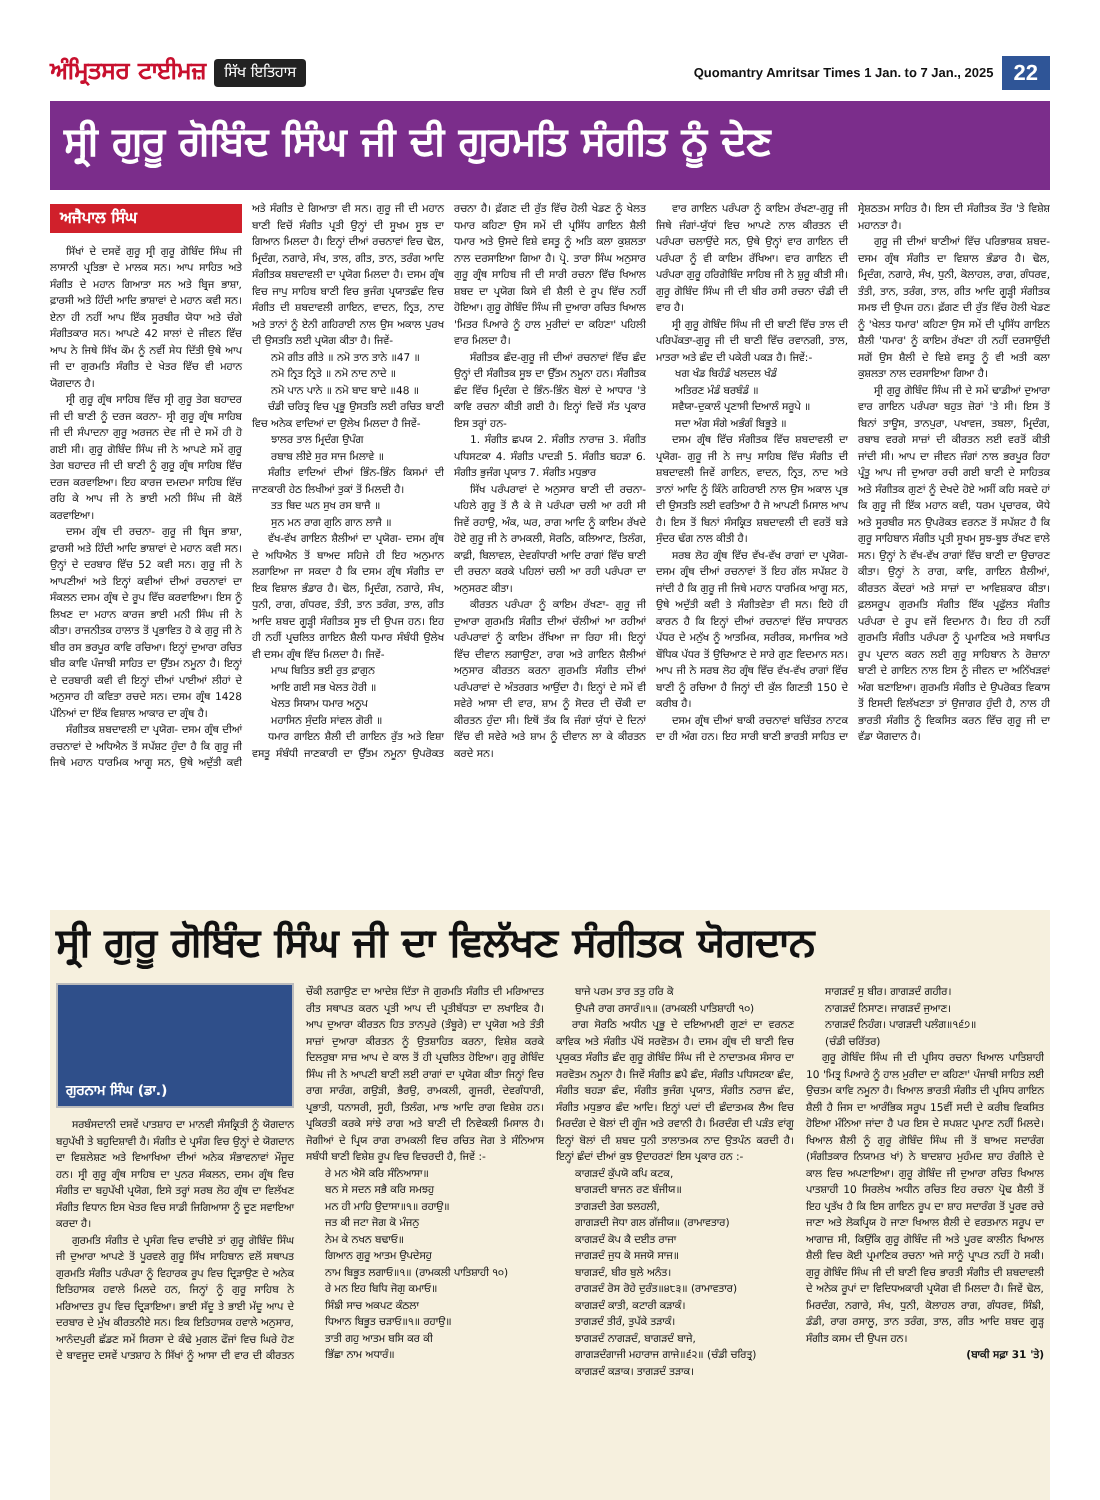ਅੰਮ੍ਰਿਤਸਰ ਟਾਈਮਜ਼ ਸਿੱਖ ਇਤਿਹਾਸ
Quomantry Amritsar Times 1 Jan. to 7 Jan., 2025 22
ਸ੍ਰੀ ਗੁਰੂ ਗੋਬਿੰਦ ਸਿੰਘ ਜੀ ਦੀ ਗੁਰਮਤਿ ਸੰਗੀਤ ਨੂੰ ਦੇਣ
ਅਜੈਪਾਲ ਸਿੰਘ
ਸਿੱਖਾਂ ਦੇ ਦਸਵੇਂ ਗੁਰੂ ਸ੍ਰੀ ਗੁਰੂ ਗੋਬਿੰਦ ਸਿੰਘ ਜੀ ਲਾਸਾਨੀ ਪ੍ਰਤਿਭਾ ਦੇ ਮਾਲਕ ਸਨ। ਆਪ ਸਾਹਿਤ ਅਤੇ ਸੰਗੀਤ ਦੇ ਮਹਾਨ ਗਿਆਤਾ ਸਨ ਅਤੇ ਬ੍ਰਿਜ ਭਾਸ਼ਾ, ਫ਼ਾਰਸੀ ਅਤੇ ਹਿੰਦੀ ਆਦਿ ਭਾਸ਼ਾਵਾਂ ਦੇ ਮਹਾਨ ਕਵੀ ਸਨ। ਏਨਾ ਹੀ ਨਹੀਂ ਆਪ ਇੱਕ ਸੂਰਬੀਰ ਯੋਧਾ ਅਤੇ ਚੰਗੇ ਸੰਗੀਤਕਾਰ ਸਨ। ਆਪਣੇ 42 ਸਾਲਾਂ ਦੇ ਜੀਵਨ ਵਿੱਚ ਆਪ ਨੇ ਜਿਥੇ ਸਿੱਖ ਕੌਮ ਨੂੰ ਨਵੀਂ ਸੇਧ ਦਿੱਤੀ ਉਥੇ ਆਪ ਜੀ ਦਾ ਗੁਰਮਤਿ ਸੰਗੀਤ ਦੇ ਖੇਤਰ ਵਿੱਚ ਵੀ ਮਹਾਨ ਯੋਗਦਾਨ ਹੈ।
ਸ੍ਰੀ ਗੁਰੂ ਗ੍ਰੰਥ ਸਾਹਿਬ ਵਿੱਚ ਸ੍ਰੀ ਗੁਰੂ ਤੇਗ ਬਹਾਦਰ ਜੀ ਦੀ ਬਾਣੀ ਨੂੰ ਦਰਜ ਕਰਨਾ- ਸ੍ਰੀ ਗੁਰੂ ਗ੍ਰੰਥ ਸਾਹਿਬ ਜੀ ਦੀ ਸੰਪਾਦਨਾ ਗੁਰੂ ਅਰਜਨ ਦੇਵ ਜੀ ਦੇ ਸਮੇਂ ਹੀ ਹੋ ਗਈ ਸੀ। ਗੁਰੂ ਗੋਬਿੰਦ ਸਿੰਘ ਜੀ ਨੇ ਆਪਣੇ ਸਮੇਂ ਗੁਰੂ ਤੇਗ ਬਹਾਦਰ ਜੀ ਦੀ ਬਾਣੀ ਨੂੰ ਗੁਰੂ ਗ੍ਰੰਥ ਸਾਹਿਬ ਵਿੱਚ ਦਰਜ ਕਰਵਾਇਆ। ਇਹ ਕਾਰਜ ਦਮਦਮਾ ਸਾਹਿਬ ਵਿੱਚ ਰਹਿ ਕੇ ਆਪ ਜੀ ਨੇ ਭਾਈ ਮਨੀ ਸਿੰਘ ਜੀ ਕੋਲੋਂ ਕਰਵਾਇਆ।
ਦਸਮ ਗ੍ਰੰਥ ਦੀ ਰਚਨਾ- ਗੁਰੂ ਜੀ ਬ੍ਰਿਜ ਭਾਸ਼ਾ, ਫ਼ਾਰਸੀ ਅਤੇ ਹਿੰਦੀ ਆਦਿ ਭਾਸ਼ਾਵਾਂ ਦੇ ਮਹਾਨ ਕਵੀ ਸਨ। ਉਨ੍ਹਾਂ ਦੇ ਦਰਬਾਰ ਵਿੱਚ 52 ਕਵੀ ਸਨ। ਗੁਰੂ ਜੀ ਨੇ ਆਪਣੀਆਂ ਅਤੇ ਇਨ੍ਹਾਂ ਕਵੀਆਂ ਦੀਆਂ ਰਚਨਾਵਾਂ ਦਾ ਸੰਕਲਨ ਦਸਮ ਗ੍ਰੰਥ ਦੇ ਰੂਪ ਵਿੱਚ ਕਰਵਾਇਆ। ਇਸ ਨੂੰ ਲਿਖਣ ਦਾ ਮਹਾਨ ਕਾਰਜ ਭਾਈ ਮਨੀ ਸਿੰਘ ਜੀ ਨੇ ਕੀਤਾ। ਰਾਜਨੀਤਕ ਹਾਲਾਤ ਤੋਂ ਪ੍ਰਭਾਵਿਤ ਹੋ ਕੇ ਗੁਰੂ ਜੀ ਨੇ ਬੀਰ ਰਸ ਭਰਪੂਰ ਕਾਵਿ ਰਚਿਆ। ਇਨ੍ਹਾਂ ਦੁਆਰਾ ਰਚਿਤ ਬੀਰ ਕਾਵਿ ਪੰਜਾਬੀ ਸਾਹਿਤ ਦਾ ਉੱਤਮ ਨਮੂਨਾ ਹੈ। ਇਨ੍ਹਾਂ ਦੇ ਦਰਬਾਰੀ ਕਵੀ ਵੀ ਇਨ੍ਹਾਂ ਦੀਆਂ ਪਾਈਆਂ ਲੀਹਾਂ ਦੇ ਅਨੁਸਾਰ ਹੀ ਕਵਿਤਾ ਰਚਦੇ ਸਨ। ਦਸਮ ਗ੍ਰੰਥ 1428 ਪੰਨਿਆਂ ਦਾ ਇੱਕ ਵਿਸ਼ਾਲ ਆਕਾਰ ਦਾ ਗ੍ਰੰਥ ਹੈ।
ਸੰਗੀਤਕ ਸ਼ਬਦਾਵਲੀ ਦਾ ਪ੍ਰਯੋਗ- ਦਸਮ ਗ੍ਰੰਥ ਦੀਆਂ ਰਚਨਾਵਾਂ ਦੇ ਅਧਿਐਨ ਤੋਂ ਸਪੱਸ਼ਟ ਹੁੰਦਾ ਹੈ ਕਿ ਗੁਰੂ ਜੀ ਜਿਥੇ ਮਹਾਨ ਧਾਰਮਿਕ ਆਗੂ ਸਨ, ਉਥੇ ਅਦੁੱਤੀ ਕਵੀ ਅਤੇ ਸੰਗੀਤ ਦੇ ਗਿਆਤਾ ਵੀ ਸਨ। ਗੁਰੂ ਜੀ ਦੀ ਮਹਾਨ ਬਾਣੀ ਵਿਚੋਂ ਸੰਗੀਤ ਪ੍ਰਤੀ ਉਨ੍ਹਾਂ ਦੀ ਸੂਖਮ ਸੂਝ ਦਾ ਗਿਆਨ ਮਿਲਦਾ ਹੈ। ਇਨ੍ਹਾਂ ਦੀਆਂ ਰਚਨਾਵਾਂ ਵਿਚ ਢੋਲ, ਮ੍ਰਿਦੰਗ, ਨਗਾਰੇ, ਸੰਖ, ਤਾਲ, ਗੀਤ, ਤਾਨ, ਤਰੰਗ ਆਦਿ ਸੰਗੀਤਕ ਸ਼ਬਦਾਵਲੀ ਦਾ ਪ੍ਰਯੋਗ ਮਿਲਦਾ ਹੈ। ਦਸਮ ਗ੍ਰੰਥ ਵਿਚ ਜਾਪੁ ਸਾਹਿਬ ਬਾਣੀ ਵਿਚ ਭੁਜੰਗ ਪ੍ਰਯਾਤਛੰਦ ਵਿਚ ਸੰਗੀਤ ਦੀ ਸ਼ਬਦਾਵਲੀ ਗਾਇਨ, ਵਾਦਨ, ਨ੍ਰਿਤ, ਨਾਦ ਅਤੇ ਤਾਨਾਂ ਨੂੰ ਏਨੀ ਗਹਿਰਾਈ ਨਾਲ ਉਸ ਅਕਾਲ ਪੁਰਖ ਦੀ ਉਸਤਤਿ ਲਈ ਪ੍ਰਯੋਗ ਕੀਤਾ ਹੈ। ਜਿਵੇਂ-
ਨਮੋ ਗੀਤ ਗੀਤੇ ॥ ਨਮੋ ਤਾਨ ਤਾਨੇ ॥47 ॥
ਨਮੋ ਨ੍ਰਿਤ ਨ੍ਰਿਤੇ ॥ ਨਮੋ ਨਾਦ ਨਾਦੇ ॥
ਨਮੋ ਪਾਨ ਪਾਨੇ ॥ ਨਮੋ ਬਾਦ ਬਾਦੇ ॥48 ॥
ਚੰਡੀ ਚਰਿਤ੍ਰ ਵਿਚ ਪ੍ਰਭੂ ਉਸਤਤਿ ਲਈ ਰਚਿਤ ਬਾਣੀ ਵਿਚ ਅਨੇਕ ਵਾਦਿਆਂ ਦਾ ਉਲੇਖ ਮਿਲਦਾ ਹੈ ਜਿਵੇਂ-
ਝਾਲਰ ਤਾਲ ਮ੍ਰਿਦੰਗ ਉਪੰਗ
ਰਬਾਬ ਲੀਏ ਸੁਰ ਸਾਜ ਮਿਲਾਵੇ ॥
ਸੰਗੀਤ ਵਾਦਿਆਂ ਦੀਆਂ ਭਿੰਨ-ਭਿੰਨ ਕਿਸਮਾਂ ਦੀ ਜਾਣਕਾਰੀ ਹੇਠ ਲਿਖੀਆਂ ਤੁਕਾਂ ਤੋਂ ਮਿਲਦੀ ਹੈ।
ਤਤ ਬਿਦ ਘਨ ਸੁਖ ਰਸ ਬਾਜੈ ॥
ਸੁਨ ਮਨ ਰਾਗ ਗੁਨਿ ਗਾਨ ਲਾਜੈ ॥
ਵੱਖ-ਵੱਖ ਗਾਇਨ ਸ਼ੈਲੀਆਂ ਦਾ ਪ੍ਰਯੋਗ- ਦਸਮ ਗ੍ਰੰਥ ਦੇ ਅਧਿਐਨ ਤੋਂ ਬਾਅਦ ਸਹਿਜੇ ਹੀ ਇਹ ਅਨੁਮਾਨ ਲਗਾਇਆ ਜਾ ਸਕਦਾ ਹੈ ਕਿ ਦਸਮ ਗ੍ਰੰਥ ਸੰਗੀਤ ਦਾ ਇਕ ਵਿਸ਼ਾਲ ਭੰਡਾਰ ਹੈ। ਢੋਲ, ਮ੍ਰਿਦੰਗ, ਨਗਾਰੇ, ਸੰਖ, ਧੁਨੀ, ਰਾਗ, ਗੰਧਰਵ, ਤੰਤੀ, ਤਾਨ ਤਰੰਗ, ਤਾਲ, ਗੀਤ ਆਦਿ ਸ਼ਬਦ ਗੂੜ੍ਹੀ ਸੰਗੀਤਕ ਸੂਝ ਦੀ ਉਪਜ ਹਨ। ਇਹ ਹੀ ਨਹੀਂ ਪ੍ਰਚਲਿਤ ਗਾਇਨ ਸ਼ੈਲੀ ਧਮਾਰ ਸੰਬੰਧੀ ਉਲੇਖ ਵੀ ਦਸਮ ਗ੍ਰੰਥ ਵਿੱਚ ਮਿਲਦਾ ਹੈ। ਜਿਵੇਂ-
ਮਾਘ ਬਿਤਿਤ ਭਈ ਰੁਤ ਫ਼ਾਗੁਨ
ਆਇ ਗਈ ਸਭ ਖੇਲਤ ਹੋਰੀ ॥
ਖੇਲਤ ਸਿਯਾਮ ਧਮਾਰ ਅਨੂਪ
ਮਹਾਸਿਨ ਸੁੰਦਰਿ ਸਾਂਵਲ ਗੋਰੀ ॥
ਧਮਾਰ ਗਾਇਨ ਸ਼ੈਲੀ ਦੀ ਗਾਇਨ ਰੁੱਤ ਅਤੇ ਵਿਸ਼ਾ ਵਸਤੂ ਸੰਬੰਧੀ ਜਾਣਕਾਰੀ ਦਾ ਉੱਤਮ ਨਮੂਨਾ ਉਪਰੋਕਤ ਰਚਨਾ ਹੈ। ਫ਼ੱਗਣ ਦੀ ਰੁੱਤ ਵਿੱਚ ਹੋਲੀ ਖੇਡਣ ਨੂੰ ਖੇਲਤ ਧਮਾਰ ਕਹਿਣਾ ਉਸ ਸਮੇਂ ਦੀ ਪ੍ਰਸਿੱਧ ਗਾਇਨ ਸ਼ੈਲੀ ਧਮਾਰ ਅਤੇ ਉਸਦੇ ਵਿਸ਼ੇ ਵਸਤੂ ਨੂੰ ਅਤਿ ਕਲਾ ਕੁਸ਼ਲਤਾ ਨਾਲ ਦਰਸਾਇਆ ਗਿਆ ਹੈ। ਪ੍ਰੋ. ਤਾਰਾ ਸਿੰਘ ਅਨੁਸਾਰ ਗੁਰੂ ਗ੍ਰੰਥ ਸਾਹਿਬ ਜੀ ਦੀ ਸਾਰੀ ਰਚਨਾ ਵਿੱਚ ਖਿਆਲ ਸ਼ਬਦ ਦਾ ਪ੍ਰਯੋਗ ਕਿਸੇ ਵੀ ਸ਼ੈਲੀ ਦੇ ਰੂਪ ਵਿੱਚ ਨਹੀਂ ਹੋਇਆ। ਗੁਰੂ ਗੋਬਿੰਦ ਸਿੰਘ ਜੀ ਦੁਆਰਾ ਰਚਿਤ ਖਿਆਲ 'ਮਿਤਰ ਪਿਆਰੇ ਨੂੰ ਹਾਲ ਮੁਰੀਦਾਂ ਦਾ ਕਹਿਣਾ' ਪਹਿਲੀ ਵਾਰ ਮਿਲਦਾ ਹੈ।
ਸੰਗੀਤਕ ਛੰਦ-ਗੁਰੂ ਜੀ ਦੀਆਂ ਰਚਨਾਵਾਂ ਵਿੱਚ ਛੰਦ ਉਨ੍ਹਾਂ ਦੀ ਸੰਗੀਤਕ ਸੂਝ ਦਾ ਉੱਤਮ ਨਮੂਨਾ ਹਨ। ਸੰਗੀਤਕ ਛੰਦ ਵਿੱਚ ਮ੍ਰਿਦੰਗ ਦੇ ਭਿੰਨ-ਭਿੰਨ ਬੋਲਾਂ ਦੇ ਆਧਾਰ 'ਤੇ ਕਾਵਿ ਰਚਨਾ ਕੀਤੀ ਗਈ ਹੈ। ਇਨ੍ਹਾਂ ਵਿਚੋਂ ਸੱਤ ਪ੍ਰਕਾਰ ਇਸ ਤਰ੍ਹਾਂ ਹਨ-
1. ਸੰਗੀਤ ਛਪਯ 2. ਸੰਗੀਤ ਨਾਰਾਜ਼ 3. ਸੰਗੀਤ ਪਧਿਸਟਕਾ 4. ਸੰਗੀਤ ਪਾਦੜੀ 5. ਸੰਗੀਤ ਬਹੜਾ 6. ਸੰਗੀਤ ਭੁਜੰਗ ਪ੍ਰਯਾਤ 7. ਸੰਗੀਤ ਮਧੁਭਾਰ
ਸਿੱਖ ਪਰੰਪਰਾਵਾਂ ਦੇ ਅਨੁਸਾਰ ਬਾਣੀ ਦੀ ਰਚਨਾ-ਪਹਿਲੇ ਗੁਰੂ ਤੋਂ ਲੈ ਕੇ ਜੋ ਪਰੰਪਰਾ ਚਲੀ ਆ ਰਹੀ ਸੀ ਜਿਵੇਂ ਰਹਾਉ, ਅੰਕ, ਘਰ, ਰਾਗ ਆਦਿ ਨੂੰ ਕਾਇਮ ਰੱਖਦੇ ਹੋਏ ਗੁਰੂ ਜੀ ਨੇ ਰਾਮਕਲੀ, ਸੋਰਠਿ, ਕਲਿਆਣ, ਤਿਲੰਗ, ਕਾਫ਼ੀ, ਬਿਲਾਵਲ, ਦੇਵਗੰਧਾਰੀ ਆਦਿ ਰਾਗਾਂ ਵਿੱਚ ਬਾਣੀ ਦੀ ਰਚਨਾ ਕਰਕੇ ਪਹਿਲਾਂ ਚਲੀ ਆ ਰਹੀ ਪਰੰਪਰਾ ਦਾ ਅਨੁਸਰਣ ਕੀਤਾ।
ਕੀਰਤਨ ਪਰੰਪਰਾ ਨੂੰ ਕਾਇਮ ਰੱਖਣਾ- ਗੁਰੂ ਜੀ ਦੁਆਰਾ ਗੁਰਮਤਿ ਸੰਗੀਤ ਦੀਆਂ ਚੱਲੀਆਂ ਆ ਰਹੀਆਂ ਪਰੰਪਰਾਵਾਂ ਨੂੰ ਕਾਇਮ ਰੱਖਿਆ ਜਾ ਰਿਹਾ ਸੀ। ਇਨ੍ਹਾਂ ਵਿੱਚ ਦੀਵਾਨ ਲਗਾਉਣਾ, ਰਾਗ ਅਤੇ ਗਾਇਨ ਸ਼ੈਲੀਆਂ ਅਨੁਸਾਰ ਕੀਰਤਨ ਕਰਨਾ ਗੁਰਮਤਿ ਸੰਗੀਤ ਦੀਆਂ ਪਰੰਪਰਾਵਾਂ ਦੇ ਅੰਤਰਗਤ ਆਉਂਦਾ ਹੈ। ਇਨ੍ਹਾਂ ਦੇ ਸਮੇਂ ਵੀ ਸਵੇਰੇ ਆਸਾ ਦੀ ਵਾਰ, ਸ਼ਾਮ ਨੂੰ ਸੋਦਰ ਦੀ ਚੌਕੀ ਦਾ ਕੀਰਤਨ ਹੁੰਦਾ ਸੀ। ਇਥੋਂ ਤੱਕ ਕਿ ਜੰਗਾਂ ਯੁੱਧਾਂ ਦੇ ਦਿਨਾਂ ਵਿੱਚ ਵੀ ਸਵੇਰੇ ਅਤੇ ਸ਼ਾਮ ਨੂੰ ਦੀਵਾਨ ਲਾ ਕੇ ਕੀਰਤਨ ਕਰਦੇ ਸਨ।
ਵਾਰ ਗਾਇਨ ਪਰੰਪਰਾ ਨੂੰ ਕਾਇਮ ਰੱਖਣਾ-ਗੁਰੂ ਜੀ ਜਿਥੇ ਜੰਗਾਂ-ਯੁੱਧਾਂ ਵਿਚ ਆਪਣੇ ਨਾਲ ਕੀਰਤਨ ਦੀ ਪਰੰਪਰਾ ਚਲਾਉਂਦੇ ਸਨ, ਉਥੇ ਉਨ੍ਹਾਂ ਵਾਰ ਗਾਇਨ ਦੀ ਪਰੰਪਰਾ ਨੂੰ ਵੀ ਕਾਇਮ ਰੱਖਿਆ। ਵਾਰ ਗਾਇਨ ਦੀ ਪਰੰਪਰਾ ਗੁਰੂ ਹਰਿਗੋਬਿੰਦ ਸਾਹਿਬ ਜੀ ਨੇ ਸ਼ੁਰੂ ਕੀਤੀ ਸੀ। ਗੁਰੂ ਗੋਬਿੰਦ ਸਿੰਘ ਜੀ ਦੀ ਬੀਰ ਰਸੀ ਰਚਨਾ ਚੰਡੀ ਦੀ ਵਾਰ ਹੈ।
ਸ੍ਰੀ ਗੁਰੂ ਗੋਬਿੰਦ ਸਿੰਘ ਜੀ ਦੀ ਬਾਣੀ ਵਿੱਚ ਤਾਲ ਦੀ ਪਰਿਪੱਕਤਾ-ਗੁਰੂ ਜੀ ਦੀ ਬਾਣੀ ਵਿੱਚ ਰਵਾਨਗੀ, ਤਾਲ, ਮਾਤਰਾ ਅਤੇ ਛੰਦ ਦੀ ਪਕੇਰੀ ਪਕੜ ਹੈ। ਜਿਵੇਂ:-
ਖਗ ਖੰਡ ਬਿਹੰਡੰ ਖਲਦਲ ਖੰਡੰ
ਅਤਿਰਣ ਮੰਡੰ ਬਰਬੰਡੰ ॥
ਸਵੈਯਾ-ਦੁਕਾਲੰ ਪ੍ਰਣਾਸੀ ਦਿਆਲੰ ਸਰੂਪੇ ॥
ਸਦਾ ਅੰਗ ਸੰਗੇ ਅਭੰਗੰ ਬਿਭੂਤੇ ॥
ਦਸਮ ਗ੍ਰੰਥ ਵਿੱਚ ਸੰਗੀਤਕ ਵਿੱਚ ਸ਼ਬਦਾਵਲੀ ਦਾ ਪ੍ਰਯੋਗ- ਗੁਰੂ ਜੀ ਨੇ ਜਾਪੁ ਸਾਹਿਬ ਵਿੱਚ ਸੰਗੀਤ ਦੀ ਸ਼ਬਦਾਵਲੀ ਜਿਵੇਂ ਗਾਇਨ, ਵਾਦਨ, ਨ੍ਰਿਤ, ਨਾਦ ਅਤੇ ਤਾਨਾਂ ਆਦਿ ਨੂੰ ਕਿੰਨੇ ਗਹਿਰਾਈ ਨਾਲ ਉਸ ਅਕਾਲ ਪ੍ਰਭ ਦੀ ਉਸਤਤਿ ਲਈ ਵਰਤਿਆ ਹੈ ਜੋ ਆਪਣੀ ਮਿਸਾਲ ਆਪ ਹੈ। ਇਸ ਤੋਂ ਬਿਨਾਂ ਸੰਸਕ੍ਰਿਤ ਸ਼ਬਦਾਵਲੀ ਦੀ ਵਰਤੋਂ ਬੜੇ ਸੁੰਦਰ ਢੰਗ ਨਾਲ ਕੀਤੀ ਹੈ।
ਸਰਬ ਲੋਹ ਗ੍ਰੰਥ ਵਿੱਚ ਵੱਖ-ਵੱਖ ਰਾਗਾਂ ਦਾ ਪ੍ਰਯੋਗ-ਦਸਮ ਗ੍ਰੰਥ ਦੀਆਂ ਰਚਨਾਵਾਂ ਤੋਂ ਇਹ ਗੱਲ ਸਪੱਸ਼ਟ ਹੋ ਜਾਂਦੀ ਹੈ ਕਿ ਗੁਰੂ ਜੀ ਜਿਥੇ ਮਹਾਨ ਧਾਰਮਿਕ ਆਗੂ ਸਨ, ਉਥੇ ਅਦੁੱਤੀ ਕਵੀ ਤੇ ਸੰਗੀਤਵੇਤਾ ਵੀ ਸਨ। ਇਹੋ ਹੀ ਕਾਰਨ ਹੈ ਕਿ ਇਨ੍ਹਾਂ ਦੀਆਂ ਰਚਨਾਵਾਂ ਵਿੱਚ ਸਾਧਾਰਨ ਪੱਧਰ ਦੇ ਮਨੁੱਖ ਨੂੰ ਆਤਮਿਕ, ਸਰੀਰਕ, ਸਮਾਜਿਕ ਅਤੇ ਬੌਧਿਕ ਪੱਧਰ ਤੋਂ ਉਚਿਆਣ ਦੇ ਸਾਰੇ ਗੁਣ ਵਿਦਮਾਨ ਸਨ। ਆਪ ਜੀ ਨੇ ਸਰਬ ਲੋਹ ਗ੍ਰੰਥ ਵਿੱਚ ਵੱਖ-ਵੱਖ ਰਾਗਾਂ ਵਿੱਚ ਬਾਣੀ ਨੂੰ ਰਚਿਆ ਹੈ ਜਿਨ੍ਹਾਂ ਦੀ ਕੁੱਲ ਗਿਣਤੀ 150 ਦੇ ਕਰੀਬ ਹੈ।
ਦਸਮ ਗ੍ਰੰਥ ਦੀਆਂ ਬਾਕੀ ਰਚਨਾਵਾਂ ਬਚਿੱਤਰ ਨਾਟਕ ਦਾ ਹੀ ਅੰਗ ਹਨ। ਇਹ ਸਾਰੀ ਬਾਣੀ ਭਾਰਤੀ ਸਾਹਿਤ ਦਾ ਸ੍ਰੇਸ਼ਠਤਮ ਸਾਹਿਤ ਹੈ। ਇਸ ਦੀ ਸੰਗੀਤਕ ਤੌਰ 'ਤੇ ਵਿਸ਼ੇਸ਼ ਮਹਾਨਤਾ ਹੈ।
ਗੁਰੂ ਜੀ ਦੀਆਂ ਬਾਣੀਆਂ ਵਿੱਚ ਪਰਿਭਾਸ਼ਕ ਸ਼ਬਦ- ਦਸਮ ਗ੍ਰੰਥ ਸੰਗੀਤ ਦਾ ਵਿਸ਼ਾਲ ਭੰਡਾਰ ਹੈ। ਢੋਲ, ਮ੍ਰਿਦੰਗ, ਨਗਾਰੇ, ਸੰਖ, ਧੁਨੀ, ਕੋਲਾਹਲ, ਰਾਗ, ਗੰਧਰਵ, ਤੰਤੀ, ਤਾਨ, ਤਰੰਗ, ਤਾਲ, ਗੀਤ ਆਦਿ ਗੂੜ੍ਹੀ ਸੰਗੀਤਕ ਸਮਝ ਦੀ ਉਪਜ ਹਨ। ਫ਼ੱਗਣ ਦੀ ਰੁੱਤ ਵਿੱਚ ਹੋਲੀ ਖੇਡਣ ਨੂੰ 'ਖੇਲਤ ਧਮਾਰ' ਕਹਿਣਾ ਉਸ ਸਮੇਂ ਦੀ ਪ੍ਰਸਿੱਧ ਗਾਇਨ ਸ਼ੈਲੀ 'ਧਮਾਰ' ਨੂੰ ਕਾਇਮ ਰੱਖਣਾ ਹੀ ਨਹੀਂ ਦਰਸਾਉਂਦੀ ਸਗੋਂ ਉਸ ਸ਼ੈਲੀ ਦੇ ਵਿਸ਼ੇ ਵਸਤੂ ਨੂੰ ਵੀ ਅਤੀ ਕਲਾ ਕੁਸ਼ਲਤਾ ਨਾਲ ਦਰਸਾਇਆ ਗਿਆ ਹੈ।
ਸ੍ਰੀ ਗੁਰੂ ਗੋਬਿੰਦ ਸਿੰਘ ਜੀ ਦੇ ਸਮੇਂ ਢਾਡੀਆਂ ਦੁਆਰਾ ਵਾਰ ਗਾਇਨ ਪਰੰਪਰਾ ਬਹੁਤ ਜ਼ੋਰਾਂ 'ਤੇ ਸੀ। ਇਸ ਤੋਂ ਬਿਨਾਂ ਤਾਊਸ, ਤਾਨਪੁਰਾ, ਪਖਾਵਜ, ਤਬਲਾ, ਮ੍ਰਿਦੰਗ, ਰਬਾਬ ਵਰਗੇ ਸਾਜ਼ਾਂ ਦੀ ਕੀਰਤਨ ਲਈ ਵਰਤੋਂ ਕੀਤੀ ਜਾਂਦੀ ਸੀ। ਆਪ ਦਾ ਜੀਵਨ ਜੰਗਾਂ ਨਾਲ ਭਰਪੂਰ ਰਿਹਾ ਪ੍ਰੰਤੂ ਆਪ ਜੀ ਦੁਆਰਾ ਰਚੀ ਗਈ ਬਾਣੀ ਦੇ ਸਾਹਿਤਕ ਅਤੇ ਸੰਗੀਤਕ ਗੁਣਾਂ ਨੂੰ ਦੇਖਦੇ ਹੋਏ ਅਸੀਂ ਕਹਿ ਸਕਦੇ ਹਾਂ ਕਿ ਗੁਰੂ ਜੀ ਇੱਕ ਮਹਾਨ ਕਵੀ, ਧਰਮ ਪ੍ਰਚਾਰਕ, ਯੋਧੇ ਅਤੇ ਸੂਰਬੀਰ ਸਨ ਉਪਰੋਕਤ ਵਰਨਣ ਤੋਂ ਸਪੱਸ਼ਟ ਹੈ ਕਿ ਗੁਰੂ ਸਾਹਿਬਾਨ ਸੰਗੀਤ ਪ੍ਰਤੀ ਸੂਖਮ ਸੂਝ-ਬੂਝ ਰੱਖਣ ਵਾਲੇ ਸਨ। ਉਨ੍ਹਾਂ ਨੇ ਵੱਖ-ਵੱਖ ਰਾਗਾਂ ਵਿੱਚ ਬਾਣੀ ਦਾ ਉਚਾਰਣ ਕੀਤਾ। ਉਨ੍ਹਾਂ ਨੇ ਰਾਗ, ਕਾਵਿ, ਗਾਇਨ ਸ਼ੈਲੀਆਂ, ਕੀਰਤਨ ਕੇਂਦਰਾਂ ਅਤੇ ਸਾਜ਼ਾਂ ਦਾ ਆਵਿਸ਼ਕਾਰ ਕੀਤਾ। ਫ਼ਲਸਰੂਪ ਗੁਰਮਤਿ ਸੰਗੀਤ ਇੱਕ ਪ੍ਰਫੁੱਲਤ ਸੰਗੀਤ ਪਰੰਪਰਾ ਦੇ ਰੂਪ ਵਜੋਂ ਵਿਦਮਾਨ ਹੈ। ਇਹ ਹੀ ਨਹੀਂ ਗੁਰਮਤਿ ਸੰਗੀਤ ਪਰੰਪਰਾ ਨੂੰ ਪ੍ਰਮਾਣਿਕ ਅਤੇ ਸਥਾਪਿਤ ਰੂਪ ਪ੍ਰਦਾਨ ਕਰਨ ਲਈ ਗੁਰੂ ਸਾਹਿਬਾਨ ਨੇ ਰੋਜ਼ਾਨਾ ਬਾਣੀ ਦੇ ਗਾਇਨ ਨਾਲ ਇਸ ਨੂੰ ਜੀਵਨ ਦਾ ਅਨਿੱਖੜਵਾਂ ਅੰਗ ਬਣਾਇਆ। ਗੁਰਮਤਿ ਸੰਗੀਤ ਦੇ ਉਪਰੋਕਤ ਵਿਕਾਸ ਤੋਂ ਇਸਦੀ ਵਿਲੱਖਣਤਾ ਤਾਂ ਉਜਾਗਰ ਹੁੰਦੀ ਹੈ, ਨਾਲ ਹੀ ਭਾਰਤੀ ਸੰਗੀਤ ਨੂੰ ਵਿਕਸਿਤ ਕਰਨ ਵਿੱਚ ਗੁਰੂ ਜੀ ਦਾ ਵੱਡਾ ਯੋਗਦਾਨ ਹੈ।
ਸ੍ਰੀ ਗੁਰੂ ਗੋਬਿੰਦ ਸਿੰਘ ਜੀ ਦਾ ਵਿਲੱਖਣ ਸੰਗੀਤਕ ਯੋਗਦਾਨ
ਗੁਰਨਾਮ ਸਿੰਘ (ਡਾ.)
ਸਰਬੰਸਦਾਨੀ ਦਸਵੇਂ ਪਾਤਸ਼ਾਹ ਦਾ ਮਾਨਵੀ ਸੰਸਕ੍ਰਿਤੀ ਨੂੰ ਯੋਗਦਾਨ ਬਹੁਪੱਖੀ ਤੇ ਬਹੁਦਿਸ਼ਾਵੀ ਹੈ। ਸੰਗੀਤ ਦੇ ਪ੍ਰਸੰਗ ਵਿਚ ਉਨ੍ਹਾਂ ਦੇ ਯੋਗਦਾਨ ਦਾ ਵਿਸ਼ਲੇਸ਼ਣ ਅਤੇ ਵਿਆਖਿਆ ਦੀਆਂ ਅਨੇਕ ਸੰਭਾਵਨਾਵਾਂ ਮੌਜੂਦ ਹਨ। ਸ੍ਰੀ ਗੁਰੂ ਗ੍ਰੰਥ ਸਾਹਿਬ ਦਾ ਪੁਨਰ ਸੰਕਲਨ, ਦਸਮ ਗ੍ਰੰਥ ਵਿਚ ਸੰਗੀਤ ਦਾ ਬਹੁਪੱਖੀ ਪ੍ਰਯੋਗ, ਇਸੇ ਤਰ੍ਹਾਂ ਸਰਬ ਲੋਹ ਗ੍ਰੰਥ ਦਾ ਵਿਲੱਖਣ ਸੰਗੀਤ ਵਿਧਾਨ ਇਸ ਖੇਤਰ ਵਿਚ ਸਾਡੀ ਜਿਗਿਆਸਾ ਨੂੰ ਦੂਣ ਸਵਾਇਆ ਕਰਦਾ ਹੈ।
ਗੁਰਮਤਿ ਸੰਗੀਤ ਦੇ ਪ੍ਰਸੰਗ ਵਿਚ ਵਾਚੀਏ ਤਾਂ ਗੁਰੂ ਗੋਬਿੰਦ ਸਿੰਘ ਜੀ ਦੁਆਰਾ ਆਪਣੇ ਤੋਂ ਪੂਰਵਲੇ ਗੁਰੂ ਸਿੱਖ ਸਾਹਿਬਾਨ ਵਲੋਂ ਸਥਾਪਤ ਗੁਰਮਤਿ ਸੰਗੀਤ ਪਰੰਪਰਾ ਨੂੰ ਵਿਹਾਰਕ ਰੂਪ ਵਿਚ ਦ੍ਰਿੜਾਉਣ ਦੇ ਅਨੇਕ ਇਤਿਹਾਸਕ ਹਵਾਲੇ ਮਿਲਦੇ ਹਨ, ਜਿਨ੍ਹਾਂ ਨੂੰ ਗੁਰੂ ਸਾਹਿਬ ਨੇ ਮਰਿਆਦਤ ਰੂਪ ਵਿਚ ਦ੍ਰਿੜਾਇਆ। ਭਾਈ ਸੱਦੂ ਤੇ ਭਾਈ ਮੱਦੂ ਆਪ ਦੇ ਦਰਬਾਰ ਦੇ ਮੁੱਖ ਕੀਰਤਨੀਏ ਸਨ। ਇਕ ਇਤਿਹਾਸਕ ਹਵਾਲੇ ਅਨੁਸਾਰ, ਆਨੰਦਪੁਰੀ ਛੱਡਣ ਸਮੇਂ ਸਿਰਸਾ ਦੇ ਕੰਢੇ ਮੁਗਲ ਫੌਜਾਂ ਵਿਚ ਘਿਰੇ ਹੋਣ ਦੇ ਬਾਵਜੂਦ ਦਸਵੇਂ ਪਾਤਸ਼ਾਹ ਨੇ ਸਿੱਖਾਂ ਨੂੰ ਆਸਾ ਦੀ ਵਾਰ ਦੀ ਕੀਰਤਨ ਚੌਕੀ ਲਗਾਉਣ ਦਾ ਆਦੇਸ਼ ਦਿੱਤਾ ਜੋ ਗੁਰਮਤਿ ਸੰਗੀਤ ਦੀ ਮਰਿਆਦਤ ਰੀਤ ਸਥਾਪਤ ਕਰਨ ਪ੍ਰਤੀ ਆਪ ਦੀ ਪ੍ਰਤੀਬੱਧਤਾ ਦਾ ਲਖਾਇਕ ਹੈ। ਆਪ ਦੁਆਰਾ ਕੀਰਤਨ ਹਿਤ ਤਾਨਪੁਰੇ (ਤੰਬੂਰੇ) ਦਾ ਪ੍ਰਯੋਗ ਅਤੇ ਤੰਤੀ ਸਾਜ਼ਾਂ ਦੁਆਰਾ ਕੀਰਤਨ ਨੂੰ ਉਤਸ਼ਾਹਿਤ ਕਰਨਾ, ਵਿਸ਼ੇਸ਼ ਕਰਕੇ ਦਿਲਰੁਬਾ ਸਾਜ਼ ਆਪ ਦੇ ਕਾਲ ਤੋਂ ਹੀ ਪ੍ਰਚਲਿਤ ਹੋਇਆ। ਗੁਰੂ ਗੋਬਿੰਦ ਸਿੰਘ ਜੀ ਨੇ ਆਪਣੀ ਬਾਣੀ ਲਈ ਰਾਗਾਂ ਦਾ ਪ੍ਰਯੋਗ ਕੀਤਾ ਜਿਨ੍ਹਾਂ ਵਿਚ ਰਾਗ ਸਾਰੰਗ, ਗਉੜੀ, ਭੈਰਉ, ਰਾਮਕਲੀ, ਗੂਜਰੀ, ਦੇਵਗੰਧਾਰੀ, ਪ੍ਰਭਾਤੀ, ਧਨਾਸਰੀ, ਸੂਹੀ, ਤਿਲੰਗ, ਮਾਝ ਆਦਿ ਰਾਗ ਵਿਸ਼ੇਸ਼ ਹਨ। ਪ੍ਰਕਿਰਤੀ ਕਰਕੇ ਸਾਂਝੇ ਰਾਗ ਅਤੇ ਬਾਣੀ ਦੀ ਨਿਵੇਕਲੀ ਮਿਸਾਲ ਹੈ। ਜੋਗੀਆਂ ਦੇ ਪ੍ਰਿਯ ਰਾਗ ਰਾਮਕਲੀ ਵਿਚ ਰਚਿਤ ਜੋਗ ਤੇ ਸੰਨਿਆਸ ਸਬੰਧੀ ਬਾਣੀ ਵਿਸ਼ੇਸ਼ ਰੂਪ ਵਿਚ ਵਿਚਰਦੀ ਹੈ, ਜਿਵੇਂ :-
ਰੇ ਮਨ ਐਸੋ ਕਰਿ ਸੰਨਿਆਸਾ॥
ਬਨ ਸੇ ਸਦਨ ਸਭੈ ਕਰਿ ਸਮਝਹੁ
ਮਨ ਹੀ ਮਾਹਿ ਉਦਾਸਾ॥੧॥ ਰਹਾਉ॥
ਜਤ ਕੀ ਜਟਾ ਜੋਗ ਕੋ ਮੰਜਨੁ
ਨੇਮ ਕੇ ਨਖਨ ਬਢਾਓ॥
ਗਿਆਨ ਗੁਰੂ ਆਤਮ ਉਪਦੇਸਹੁ
ਨਾਮ ਬਿਭੂਤ ਲਗਾਓ॥੧॥ (ਰਾਮਕਲੀ ਪਾਤਿਸ਼ਾਹੀ ੧੦)
ਰੇ ਮਨ ਇਹ ਬਿਧਿ ਜੋਗੁ ਕਮਾਓ॥
ਸਿੰਙੀ ਸਾਚ ਅਕਪਟ ਕੰਠਲਾ
ਧਿਆਨ ਬਿਭੂਤ ਚੜਾਓ॥੧॥ ਰਹਾਉ॥
ਤਾਤੀ ਗਹੁ ਆਤਮ ਬਸਿ ਕਰ ਕੀ
ਭਿੱਛਾ ਨਾਮ ਅਧਾਰੰ॥
ਬਾਜੇ ਪਰਮ ਤਾਰ ਤਤੁ ਹਰਿ ਕੋ
ਉਪਜੈ ਰਾਗ ਰਸਾਰੰ॥੧॥ (ਰਾਮਕਲੀ ਪਾਤਿਸ਼ਾਹੀ ੧੦)
ਰਾਗ ਸੋਰਠਿ ਅਧੀਨ ਪ੍ਰਭੂ ਦੇ ਦਇਆਮਈ ਗੁਣਾਂ ਦਾ ਵਰਨਣ ਕਾਵਿਕ ਅਤੇ ਸੰਗੀਤ ਪੱਖੋਂ ਸਰਵੋਤਮ ਹੈ। ਦਸਮ ਗ੍ਰੰਥ ਦੀ ਬਾਣੀ ਵਿਚ ਪ੍ਰਯੁਕਤ ਸੰਗੀਤ ਛੰਦ ਗੁਰੂ ਗੋਬਿੰਦ ਸਿੰਘ ਜੀ ਦੇ ਨਾਦਾਤਮਕ ਸੰਸਾਰ ਦਾ ਸਰਵੋਤਮ ਨਮੂਨਾ ਹੈ। ਜਿਵੇਂ ਸੰਗੀਤ ਛਪੈ ਛੰਦ, ਸੰਗੀਤ ਪਧਿਸਟਕਾ ਛੰਦ, ਸੰਗੀਤ ਬਹੜਾ ਛੰਦ, ਸੰਗੀਤ ਭੁਜੰਗ ਪ੍ਰਯਾਤ, ਸੰਗੀਤ ਨਰਾਜ ਛੰਦ, ਸੰਗੀਤ ਮਧੁਭਾਰ ਛੰਦ ਆਦਿ। ਇਨ੍ਹਾਂ ਪਦਾਂ ਦੀ ਛੰਦਾਤਮਕ ਲੈਅ ਵਿਚ ਮਿਰਦੰਗ ਦੇ ਬੋਲਾਂ ਦੀ ਗੂੰਜ ਅਤੇ ਰਵਾਨੀ ਹੈ। ਮਿਰਦੰਗ ਦੀ ਪੜੰਤ ਵਾਂਗੂ ਇਨ੍ਹਾਂ ਬੋਲਾਂ ਦੀ ਸ਼ਬਦ ਧੁਨੀ ਤਾਲਾਤਮਕ ਨਾਦ ਉਤਪੰਨ ਕਰਦੀ ਹੈ। ਇਨ੍ਹਾਂ ਛੰਦਾਂ ਦੀਆਂ ਕੁਝ ਉਦਾਹਰਣਾਂ ਇਸ ਪ੍ਰਕਾਰ ਹਨ :-
ਕਾਗੜਦੰ ਕੁੱਪਯੋ ਕਪਿ ਕਟਕ,
ਬਾਗੜਦੀ ਬਾਜਨ ਰਣ ਬੰਜੀਯ॥
ਤਾਗੜਦੀ ਤੇਗ ਝਲਹਲੀ,
ਗਾਗੜਦੀ ਜੋਧਾ ਗਲ ਗੱਜੀਯ॥ (ਰਾਮਾਵਤਾਰ)
ਕਾਗੜਦੰ ਕੋਪ ਕੈ ਦਈਤ ਰਾਜਾ
ਜਾਗੜਦੰ ਜੁਧ ਕੋ ਸਜਯੋ ਸਾਜ॥
ਬਾਗੜਦੰ, ਬੀਰ ਬੁਲੇ ਅਨੰਤ।
ਰਾਗੜਦੰ ਰੋਸ ਰੋਹੇ ਦੁਰੰਤ॥੪੮੩॥ (ਰਾਮਾਵਤਾਰ)
ਕਾਗੜਦੰ ਕਾਤੀ, ਕਟਾਰੀ ਕੜਾਕੰ।
ਤਾਗੜਦੰ ਤੀਰੰ, ਤੁਪੱਕੇ ਤੜਾਕੰ।
ਝਾਗੜਦੰ ਨਾਗੜਦੰ, ਬਾਗੜਦੰ ਬਾਜੇ,
ਗਾਗੜਦੰਗਾਜੀ ਮਹਾਰਾਜ ਗਾਜੇ॥੬੨॥ (ਚੰਡੀ ਚਰਿਤ੍ਰ)
ਕਾਗੜਦੰ ਕੜਾਕ। ਤਾਗੜਦੰ ਤੜਾਕ।
ਸਾਗੜਦੰ ਸੁ ਬੀਰ। ਗਾਗੜਦੰ ਗਹੀਰ।
ਨਾਗੜਦੰ ਨਿਸਾਣ। ਜਾਗੜਦੰ ਜੁਆਣ।
ਨਾਗੜਦੰ ਨਿਹੰਗ। ਪਾਗੜਦੀ ਪਲੰਗ॥੧੬੭॥
(ਚੰਡੀ ਚਰਿੱਤਰ)
ਗੁਰੂ ਗੋਬਿੰਦ ਸਿੰਘ ਜੀ ਦੀ ਪ੍ਰਸਿਧ ਰਚਨਾ ਖਿਆਲ ਪਾਤਿਸ਼ਾਹੀ 10 'ਮਿਤ੍ਰ ਪਿਆਰੇ ਨੂੰ ਹਾਲ ਮੁਰੀਦਾ ਦਾ ਕਹਿਣਾ' ਪੰਜਾਬੀ ਸਾਹਿਤ ਲਈ ਉਚਤਮ ਕਾਵਿ ਨਮੂਨਾ ਹੈ। ਖਿਆਲ ਭਾਰਤੀ ਸੰਗੀਤ ਦੀ ਪ੍ਰਸਿਧ ਗਾਇਨ ਸ਼ੈਲੀ ਹੈ ਜਿਸ ਦਾ ਆਰੰਭਿਕ ਸਰੂਪ 15ਵੀਂ ਸਦੀ ਦੇ ਕਰੀਬ ਵਿਕਸਿਤ ਹੋਇਆ ਮੰਨਿਆ ਜਾਂਦਾ ਹੈ ਪਰ ਇਸ ਦੇ ਸਪਸ਼ਟ ਪ੍ਰਮਾਣ ਨਹੀਂ ਮਿਲਦੇ। ਖਿਆਲ ਸ਼ੈਲੀ ਨੂੰ ਗੁਰੂ ਗੋਬਿੰਦ ਸਿੰਘ ਜੀ ਤੋਂ ਬਾਅਦ ਸਦਾਰੰਗ (ਸੰਗੀਤਕਾਰ ਨਿਯਾਮਤ ਖਾਂ) ਨੇ ਬਾਦਸ਼ਾਹ ਮੁਹੰਮਦ ਸ਼ਾਹ ਰੰਗੀਲੇ ਦੇ ਕਾਲ ਵਿਚ ਅਪਣਾਇਆ। ਗੁਰੂ ਗੋਬਿੰਦ ਜੀ ਦੁਆਰਾ ਰਚਿਤ ਖਿਆਲ ਪਾਤਸ਼ਾਹੀ 10 ਸਿਰਲੇਖ ਅਧੀਨ ਰਚਿਤ ਇਹ ਰਚਨਾ ਪ੍ਰੋਢ ਸ਼ੈਲੀ ਤੋਂ ਇਹ ਪ੍ਰਤੱਖ ਹੈ ਕਿ ਇਸ ਗਾਇਨ ਰੂਪ ਦਾ ਸ਼ਾਹ ਸਦਾਰੰਗ ਤੋਂ ਪੂਰਵ ਰਚੇ ਜਾਣਾ ਅਤੇ ਲੋਕਪ੍ਰਿਯ ਹੋ ਜਾਣਾ ਖਿਆਲ ਸ਼ੈਲੀ ਦੇ ਵਰਤਮਾਨ ਸਰੂਪ ਦਾ ਆਗਾਜ਼ ਸੀ, ਕਿਉਂਕਿ ਗੁਰੂ ਗੋਬਿੰਦ ਜੀ ਅਤੇ ਪੂਰਵ ਕਾਲੀਨ ਖਿਆਲ ਸ਼ੈਲੀ ਵਿਚ ਕੋਈ ਪ੍ਰਮਾਣਿਕ ਰਚਨਾ ਅਜੇ ਸਾਨੂੰ ਪ੍ਰਾਪਤ ਨਹੀਂ ਹੋ ਸਕੀ। ਗੁਰੂ ਗੋਬਿੰਦ ਸਿੰਘ ਜੀ ਦੀ ਬਾਣੀ ਵਿਚ ਭਾਰਤੀ ਸੰਗੀਤ ਦੀ ਸ਼ਬਦਾਵਲੀ ਦੇ ਅਨੇਕ ਰੂਪਾਂ ਦਾ ਵਿਦਿਧਅਕਾਰੀ ਪ੍ਰਯੋਗ ਵੀ ਮਿਲਦਾ ਹੈ। ਜਿਵੇਂ ਢੋਲ, ਮਿਰਦੰਗ, ਨਗਾਰੇ, ਸੰਖ, ਧੁਨੀ, ਕੋਲਾਹਲ ਰਾਗ, ਗੰਧਰਵ, ਸਿੰਙੀ, ਡੰਡੀ, ਰਾਗ ਰਸਾਲੂ, ਤਾਨ ਤਰੰਗ, ਤਾਲ, ਗੀਤ ਆਦਿ ਸ਼ਬਦ ਗੂੜ੍ਹ ਸੰਗੀਤ ਕਸਮ ਦੀ ਉਪਜ ਹਨ।
(ਬਾਕੀ ਸਫ਼ਾ 31 'ਤੇ)